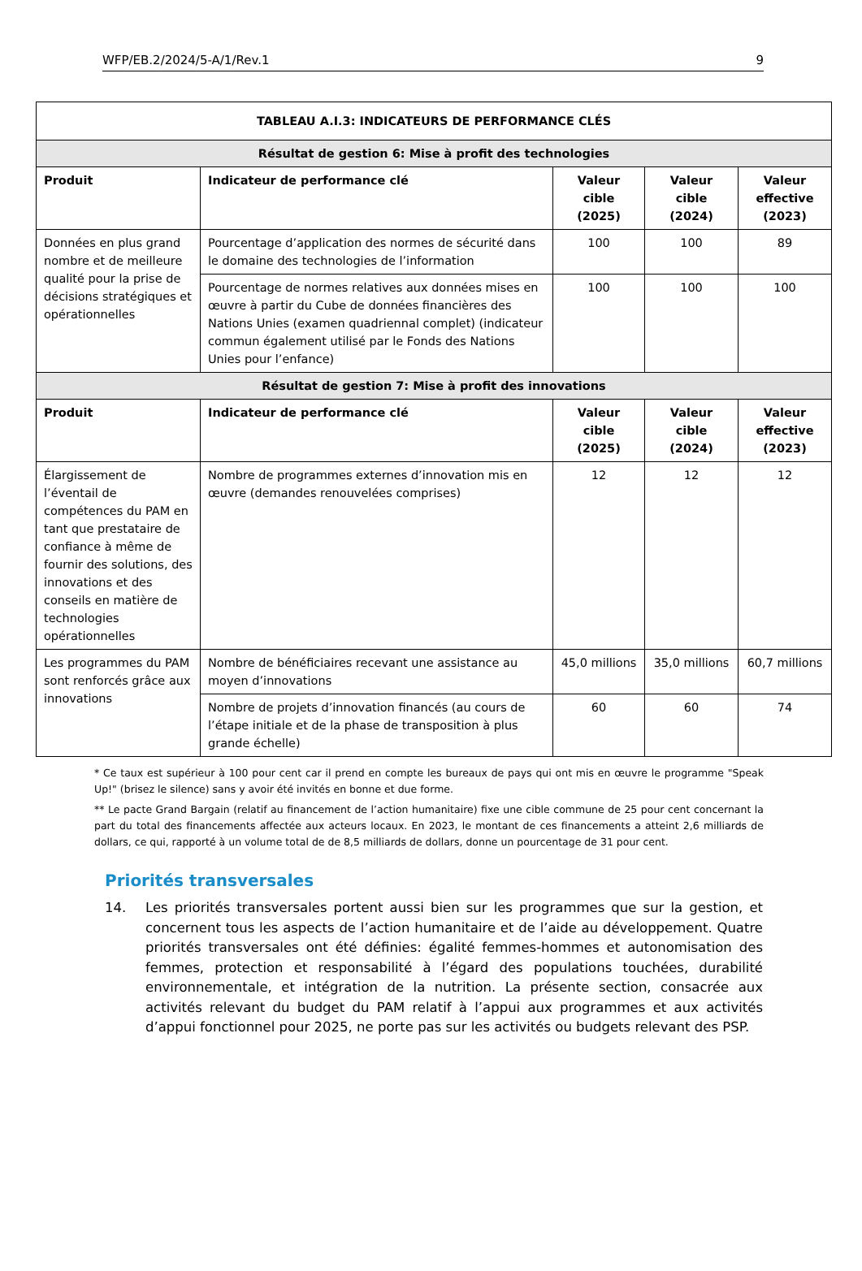WFP/EB.2/2024/5-A/1/Rev.1 9
| TABLEAU A.I.3: INDICATEURS DE PERFORMANCE CLÉS | | | | |
| --- | --- | --- | --- | --- |
| Résultat de gestion 6: Mise à profit des technologies | | | | |
| Produit | Indicateur de performance clé | Valeur cible (2025) | Valeur cible (2024) | Valeur effective (2023) |
| Données en plus grand nombre et de meilleure qualité pour la prise de décisions stratégiques et opérationnelles | Pourcentage d’application des normes de sécurité dans le domaine des technologies de l’information | 100 | 100 | 89 |
| | Pourcentage de normes relatives aux données mises en œuvre à partir du Cube de données financières des Nations Unies (examen quadriennal complet) (indicateur commun également utilisé par le Fonds des Nations Unies pour l’enfance) | 100 | 100 | 100 |
| Résultat de gestion 7: Mise à profit des innovations | | | | |
| Produit | Indicateur de performance clé | Valeur cible (2025) | Valeur cible (2024) | Valeur effective (2023) |
| Élargissement de l’éventail de compétences du PAM en tant que prestataire de confiance à même de fournir des solutions, des innovations et des conseils en matière de technologies opérationnelles | Nombre de programmes externes d’innovation mis en œuvre (demandes renouvelées comprises) | 12 | 12 | 12 |
| Les programmes du PAM sont renforcés grâce aux innovations | Nombre de bénéficiaires recevant une assistance au moyen d’innovations | 45,0 millions | 35,0 millions | 60,7 millions |
| | Nombre de projets d’innovation financés (au cours de l’étape initiale et de la phase de transposition à plus grande échelle) | 60 | 60 | 74 |
* Ce taux est supérieur à 100 pour cent car il prend en compte les bureaux de pays qui ont mis en œuvre le programme "Speak Up!" (brisez le silence) sans y avoir été invités en bonne et due forme.
** Le pacte Grand Bargain (relatif au financement de l’action humanitaire) fixe une cible commune de 25 pour cent concernant la part du total des financements affectée aux acteurs locaux. En 2023, le montant de ces financements a atteint 2,6 milliards de dollars, ce qui, rapporté à un volume total de de 8,5 milliards de dollars, donne un pourcentage de 31 pour cent.
Priorités transversales
14. Les priorités transversales portent aussi bien sur les programmes que sur la gestion, et concernent tous les aspects de l’action humanitaire et de l’aide au développement. Quatre priorités transversales ont été définies: égalité femmes-hommes et autonomisation des femmes, protection et responsabilité à l’égard des populations touchées, durabilité environnementale, et intégration de la nutrition. La présente section, consacrée aux activités relevant du budget du PAM relatif à l’appui aux programmes et aux activités d’appui fonctionnel pour 2025, ne porte pas sur les activités ou budgets relevant des PSP.